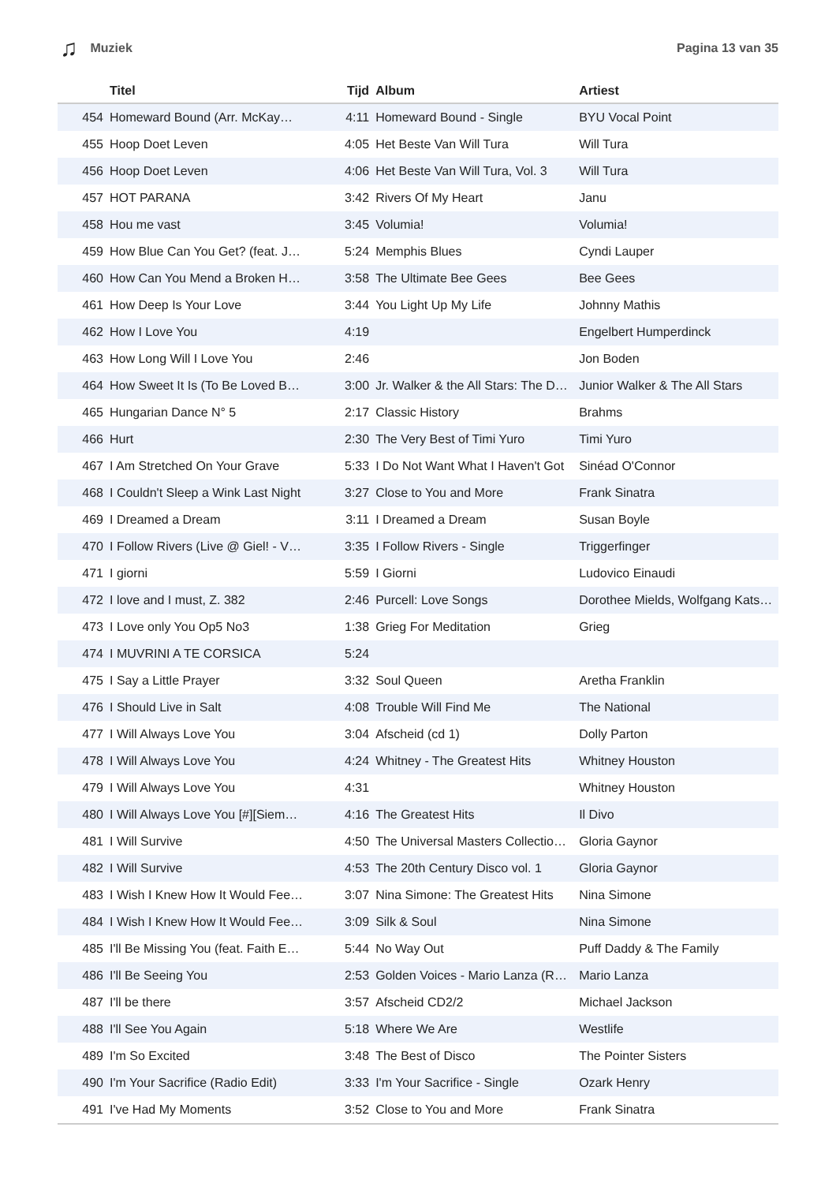♫ Muziek Pagina 13 van 35
| | Titel | Tijd | Album | Artiest |
| --- | --- | --- | --- | --- |
| 454 | Homeward Bound (Arr. McKay… | 4:11 | Homeward Bound - Single | BYU Vocal Point |
| 455 | Hoop Doet Leven | 4:05 | Het Beste Van Will Tura | Will Tura |
| 456 | Hoop Doet Leven | 4:06 | Het Beste Van Will Tura, Vol. 3 | Will Tura |
| 457 | HOT PARANA | 3:42 | Rivers Of My Heart | Janu |
| 458 | Hou me vast | 3:45 | Volumia! | Volumia! |
| 459 | How Blue Can You Get? (feat. J… | 5:24 | Memphis Blues | Cyndi Lauper |
| 460 | How Can You Mend a Broken H… | 3:58 | The Ultimate Bee Gees | Bee Gees |
| 461 | How Deep Is Your Love | 3:44 | You Light Up My Life | Johnny Mathis |
| 462 | How I Love You | 4:19 | | Engelbert Humperdinck |
| 463 | How Long Will I Love You | 2:46 | | Jon Boden |
| 464 | How Sweet It Is (To Be Loved B… | 3:00 | Jr. Walker & the All Stars: The D… | Junior Walker & The All Stars |
| 465 | Hungarian Dance N° 5 | 2:17 | Classic History | Brahms |
| 466 | Hurt | 2:30 | The Very Best of Timi Yuro | Timi Yuro |
| 467 | I Am Stretched On Your Grave | 5:33 | I Do Not Want What I Haven't Got | Sinéad O'Connor |
| 468 | I Couldn't Sleep a Wink Last Night | 3:27 | Close to You and More | Frank Sinatra |
| 469 | I Dreamed a Dream | 3:11 | I Dreamed a Dream | Susan Boyle |
| 470 | I Follow Rivers (Live @ Giel! - V… | 3:35 | I Follow Rivers - Single | Triggerfinger |
| 471 | I giorni | 5:59 | I Giorni | Ludovico Einaudi |
| 472 | I love and I must, Z. 382 | 2:46 | Purcell: Love Songs | Dorothee Mields, Wolfgang Kats… |
| 473 | I Love only You Op5 No3 | 1:38 | Grieg For Meditation | Grieg |
| 474 | I MUVRINI A TE CORSICA | 5:24 | | |
| 475 | I Say a Little Prayer | 3:32 | Soul Queen | Aretha Franklin |
| 476 | I Should Live in Salt | 4:08 | Trouble Will Find Me | The National |
| 477 | I Will Always Love You | 3:04 | Afscheid (cd 1) | Dolly Parton |
| 478 | I Will Always Love You | 4:24 | Whitney - The Greatest Hits | Whitney Houston |
| 479 | I Will Always Love You | 4:31 | | Whitney Houston |
| 480 | I Will Always Love You [#][Siem… | 4:16 | The Greatest Hits | Il Divo |
| 481 | I Will Survive | 4:50 | The Universal Masters Collectio… | Gloria Gaynor |
| 482 | I Will Survive | 4:53 | The 20th Century Disco vol. 1 | Gloria Gaynor |
| 483 | I Wish I Knew How It Would Fee… | 3:07 | Nina Simone: The Greatest Hits | Nina Simone |
| 484 | I Wish I Knew How It Would Fee… | 3:09 | Silk & Soul | Nina Simone |
| 485 | I'll Be Missing You (feat. Faith E… | 5:44 | No Way Out | Puff Daddy & The Family |
| 486 | I'll Be Seeing You | 2:53 | Golden Voices - Mario Lanza (R… | Mario Lanza |
| 487 | I'll be there | 3:57 | Afscheid CD2/2 | Michael Jackson |
| 488 | I'll See You Again | 5:18 | Where We Are | Westlife |
| 489 | I'm So Excited | 3:48 | The Best of Disco | The Pointer Sisters |
| 490 | I'm Your Sacrifice (Radio Edit) | 3:33 | I'm Your Sacrifice - Single | Ozark Henry |
| 491 | I've Had My Moments | 3:52 | Close to You and More | Frank Sinatra |